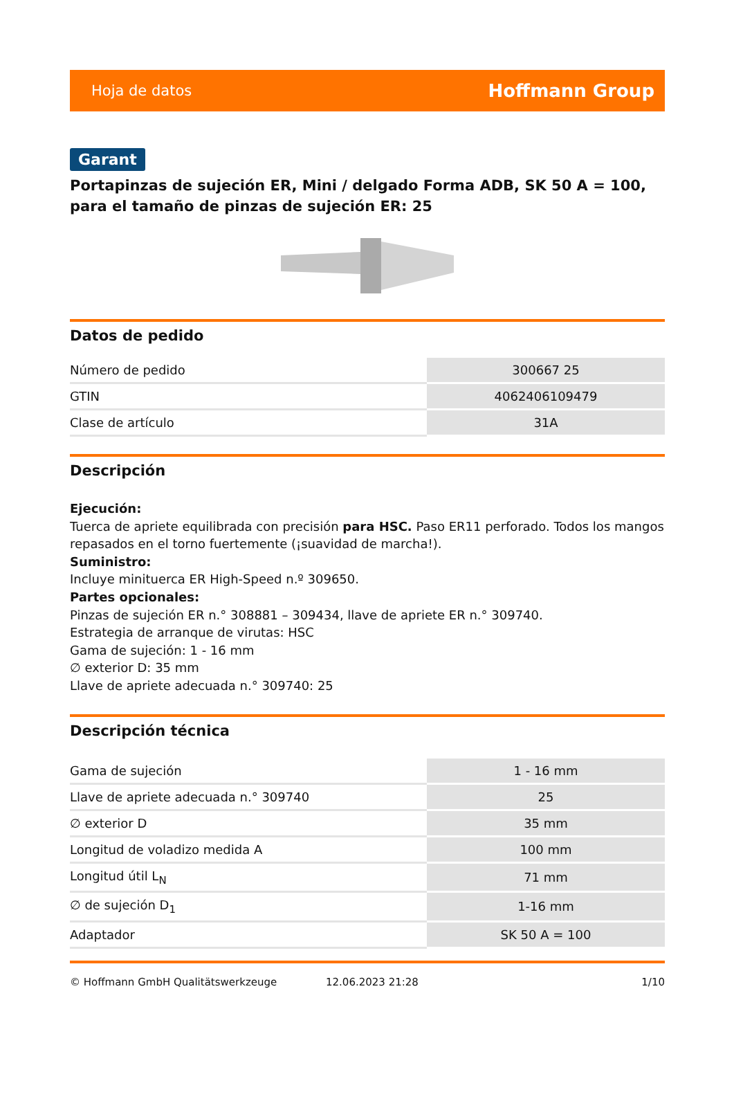Hoja de datos Hoffmann Group
Garant
Portapinzas de sujeción ER, Mini / delgado Forma ADB, SK 50 A = 100, para el tamaño de pinzas de sujeción ER: 25
Datos de pedido
| Número de pedido | 300667 25 |
| GTIN | 4062406109479 |
| Clase de artículo | 31A |
Descripción
Ejecución:
Tuerca de apriete equilibrada con precisión para HSC. Paso ER11 perforado. Todos los mangos repasados en el torno fuertemente (¡suavidad de marcha!).
Suministro:
Incluye minituerca ER High-Speed n.º 309650.
Partes opcionales:
Pinzas de sujeción ER n.° 308881 – 309434, llave de apriete ER n.° 309740.
Estrategia de arranque de virutas: HSC
Gama de sujeción: 1 - 16 mm
∅ exterior D: 35 mm
Llave de apriete adecuada n.° 309740: 25
Descripción técnica
| Gama de sujeción | 1 - 16 mm |
| Llave de apriete adecuada n.° 309740 | 25 |
| ∅ exterior D | 35 mm |
| Longitud de voladizo medida A | 100 mm |
| Longitud útil L<sub>N</sub> | 71 mm |
| ∅ de sujeción D<sub>1</sub> | 1-16 mm |
| Adaptador | SK 50 A = 100 |
© Hoffmann GmbH Qualitätswerkzeuge 12.06.2023 21:28 1/10